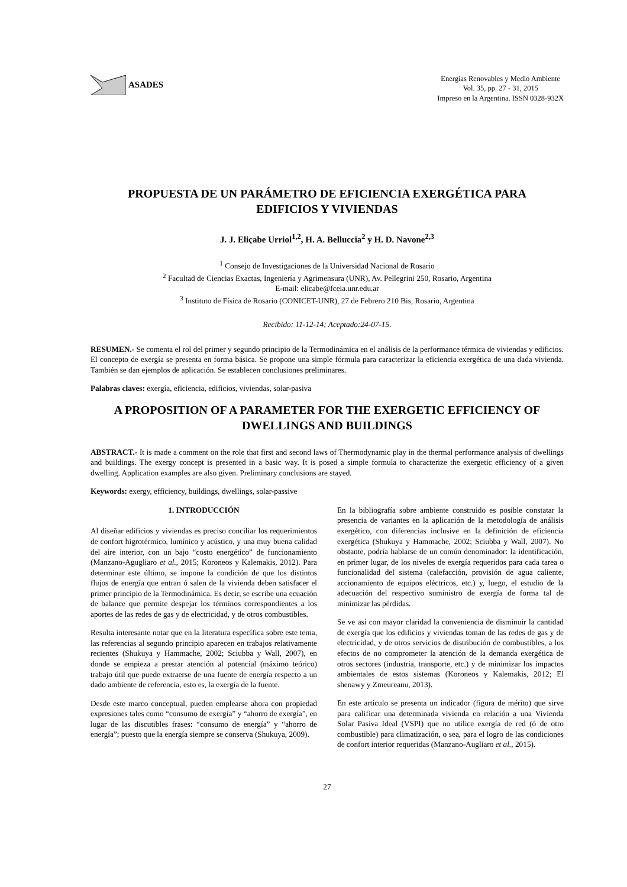ASADES
Energías Renovables y Medio Ambiente
Vol. 35, pp. 27 - 31, 2015
Impreso en la Argentina. ISSN 0328-932X
PROPUESTA DE UN PARÁMETRO DE EFICIENCIA EXERGÉTICA PARA
EDIFICIOS Y VIVIENDAS
J. J. Eliçabe Urriol<sup>1,2</sup>, H. A. Belluccia<sup>2</sup> y H. D. Navone<sup>2,3</sup>
<sup>1</sup> Consejo de Investigaciones de la Universidad Nacional de Rosario
<sup>2</sup> Facultad de Ciencias Exactas, Ingeniería y Agrimensura (UNR), Av. Pellegrini 250, Rosario, Argentina
E-mail: elicabe@fceia.unr.edu.ar
<sup>3</sup> Instituto de Física de Rosario (CONICET-UNR), 27 de Febrero 210 Bis, Rosario, Argentina
Recibido: 11-12-14; Aceptado:24-07-15.
RESUMEN.- Se comenta el rol del primer y segundo principio de la Termodinámica en el análisis de la performance térmica de viviendas y edificios. El concepto de exergía se presenta en forma básica. Se propone una simple fórmula para caracterizar la eficiencia exergética de una dada vivienda. También se dan ejemplos de aplicación. Se establecen conclusiones preliminares.
Palabras claves: exergía, eficiencia, edificios, viviendas, solar-pasiva
A PROPOSITION OF A PARAMETER FOR THE EXERGETIC EFFICIENCY OF
DWELLINGS AND BUILDINGS
ABSTRACT.- It is made a comment on the role that first and second laws of Thermodynamic play in the thermal performance analysis of dwellings and buildings. The exergy concept is presented in a basic way. It is posed a simple formula to characterize the exergetic efficiency of a given dwelling. Application examples are also given. Preliminary conclusions are stayed.
Keywords: exergy, efficiency, buildings, dwellings, solar-passive
1. INTRODUCCIÓN
Al diseñar edificios y viviendas es preciso conciliar los requerimientos de confort higrotérmico, lumínico y acústico, y una muy buena calidad del aire interior, con un bajo “costo energético” de funcionamiento (Manzano-Agugliaro et al., 2015; Koroneos y Kalemakis, 2012). Para determinar este último, se impone la condición de que los distintos flujos de energía que entran ó salen de la vivienda deben satisfacer el primer principio de la Termodinámica. Es decir, se escribe una ecuación de balance que permite despejar los términos correspondientes a los aportes de las redes de gas y de electricidad, y de otros combustibles.
Resulta interesante notar que en la literatura específica sobre este tema, las referencias al segundo principio aparecen en trabajos relativamente recientes (Shukuya y Hammache, 2002; Sciubba y Wall, 2007), en donde se empieza a prestar atención al potencial (máximo teórico) trabajo útil que puede extraerse de una fuente de energía respecto a un dado ambiente de referencia, esto es, la exergía de la fuente.
Desde este marco conceptual, pueden emplearse ahora con propiedad expresiones tales como “consumo de exergía” y “ahorro de exergía”, en lugar de las discutibles frases: “consumo de energía” y “ahorro de energía”; puesto que la energía siempre se conserva (Shukuya, 2009).
En la bibliografía sobre ambiente construido es posible constatar la presencia de variantes en la aplicación de la metodología de análisis exergético, con diferencias inclusive en la definición de eficiencia exergética (Shukuya y Hammache, 2002; Sciubba y Wall, 2007). No obstante, podría hablarse de un común denominador: la identificación, en primer lugar, de los niveles de exergía requeridos para cada tarea o funcionalidad del sistema (calefacción, provisión de agua caliente, accionamiento de equipos eléctricos, etc.) y, luego, el estudio de la adecuación del respectivo suministro de exergía de forma tal de minimizar las pérdidas.
Se ve así con mayor claridad la conveniencia de disminuir la cantidad de exergía que los edificios y viviendas toman de las redes de gas y de electricidad, y de otros servicios de distribución de combustibles, a los efectos de no comprometer la atención de la demanda exergética de otros sectores (industria, transporte, etc.) y de minimizar los impactos ambientales de estos sistemas (Koroneos y Kalemakis, 2012; El shenawy y Zmeureanu, 2013).
En este artículo se presenta un indicador (figura de mérito) que sirve para calificar una determinada vivienda en relación a una Vivienda Solar Pasiva Ideal (VSPI) que no utilice exergía de red (ó de otro combustible) para climatización, o sea, para el logro de las condiciones de confort interior requeridas (Manzano-Augliaro et al., 2015).
27